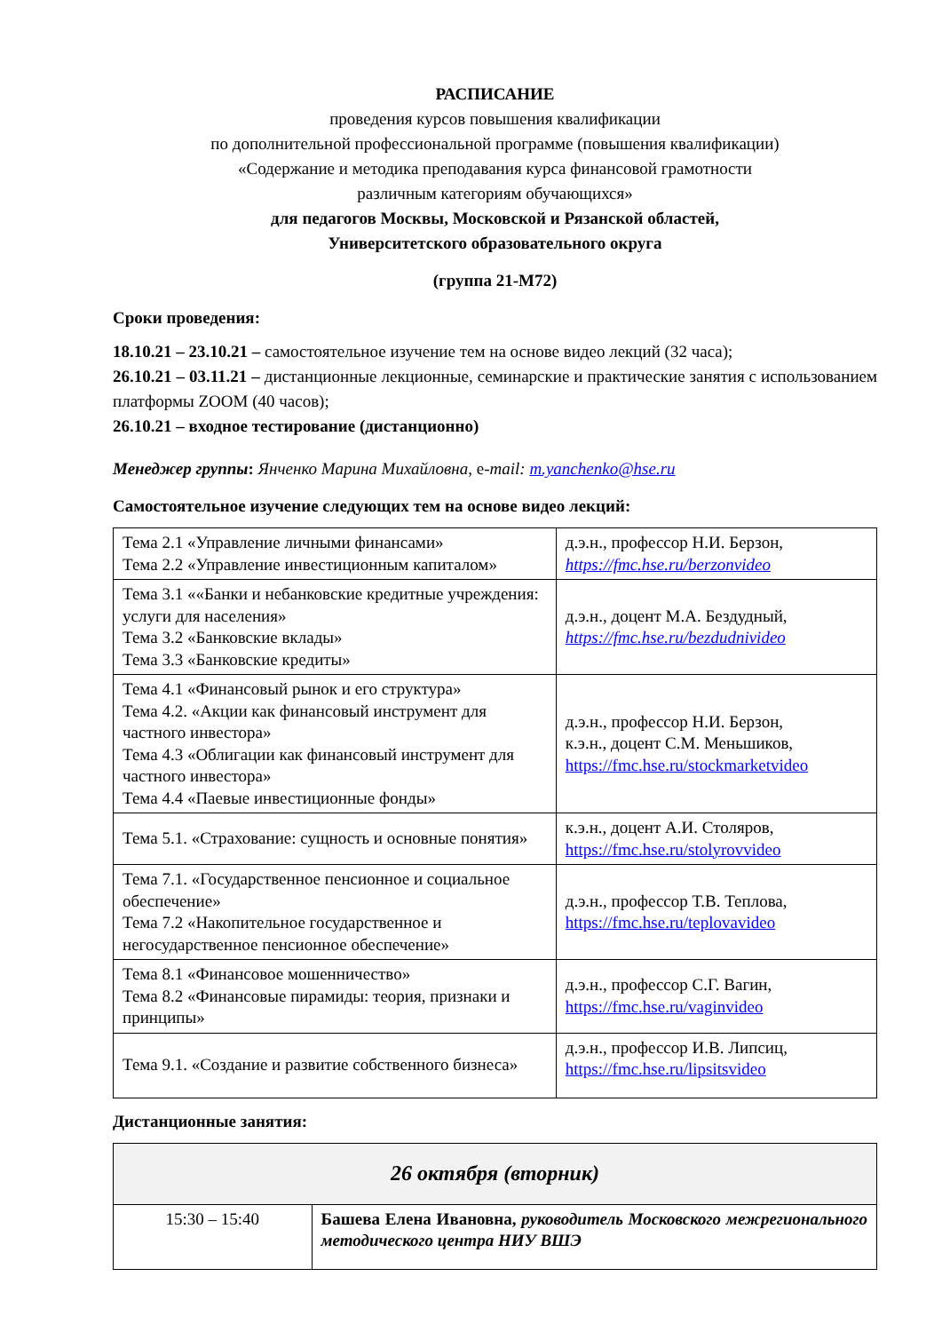РАСПИСАНИЕ
проведения курсов повышения квалификации
по дополнительной профессиональной программе (повышения квалификации)
«Содержание и методика преподавания курса финансовой грамотности
различным категориям обучающихся»
для педагогов Москвы, Московской и Рязанской областей,
Университетского образовательного округа
(группа 21-М72)
Сроки проведения:
18.10.21 – 23.10.21 – самостоятельное изучение тем на основе видео лекций (32 часа);
26.10.21 – 03.11.21 – дистанционные лекционные, семинарские и практические занятия с использованием платформы ZOOM (40 часов);
26.10.21 – входное тестирование (дистанционно)
Менеджер группы: Янченко Марина Михайловна, e-mail: m.yanchenko@hse.ru
Самостоятельное изучение следующих тем на основе видео лекций:
| Тема 2.1 «Управление личными финансами» Тема 2.2 «Управление инвестиционным капиталом» | д.э.н., профессор Н.И. Берзон, https://fmc.hse.ru/berzonvideo |
| Тема 3.1 ««Банки и небанковские кредитные учреждения: услуги для населения» Тема 3.2 «Банковские вклады» Тема 3.3 «Банковские кредиты» | д.э.н., доцент М.А. Бездудный, https://fmc.hse.ru/bezdudnivideo |
| Тема 4.1 «Финансовый рынок и его структура» Тема 4.2. «Акции как финансовый инструмент для частного инвестора» Тема 4.3 «Облигации как финансовый инструмент для частного инвестора» Тема 4.4 «Паевые инвестиционные фонды» | д.э.н., профессор Н.И. Берзон, к.э.н., доцент С.М. Меньшиков, https://fmc.hse.ru/stockmarketvideo |
| Тема 5.1. «Страхование: сущность и основные понятия» | к.э.н., доцент А.И. Столяров, https://fmc.hse.ru/stolyrovvideo |
| Тема 7.1. «Государственное пенсионное и социальное обеспечение» Тема 7.2 «Накопительное государственное и негосударственное пенсионное обеспечение» | д.э.н., профессор Т.В. Теплова, https://fmc.hse.ru/teplovavideo |
| Тема 8.1 «Финансовое мошенничество» Тема 8.2 «Финансовые пирамиды: теория, признаки и принципы» | д.э.н., профессор С.Г. Вагин, https://fmc.hse.ru/vaginvideo |
| Тема 9.1. «Создание и развитие собственного бизнеса» | д.э.н., профессор И.В. Липсиц, https://fmc.hse.ru/lipsitsvideo |
Дистанционные занятия:
| 26 октября (вторник) | |
| 15:30 – 15:40 | Башева Елена Ивановна, руководитель Московского межрегионального методического центра НИУ ВШЭ |